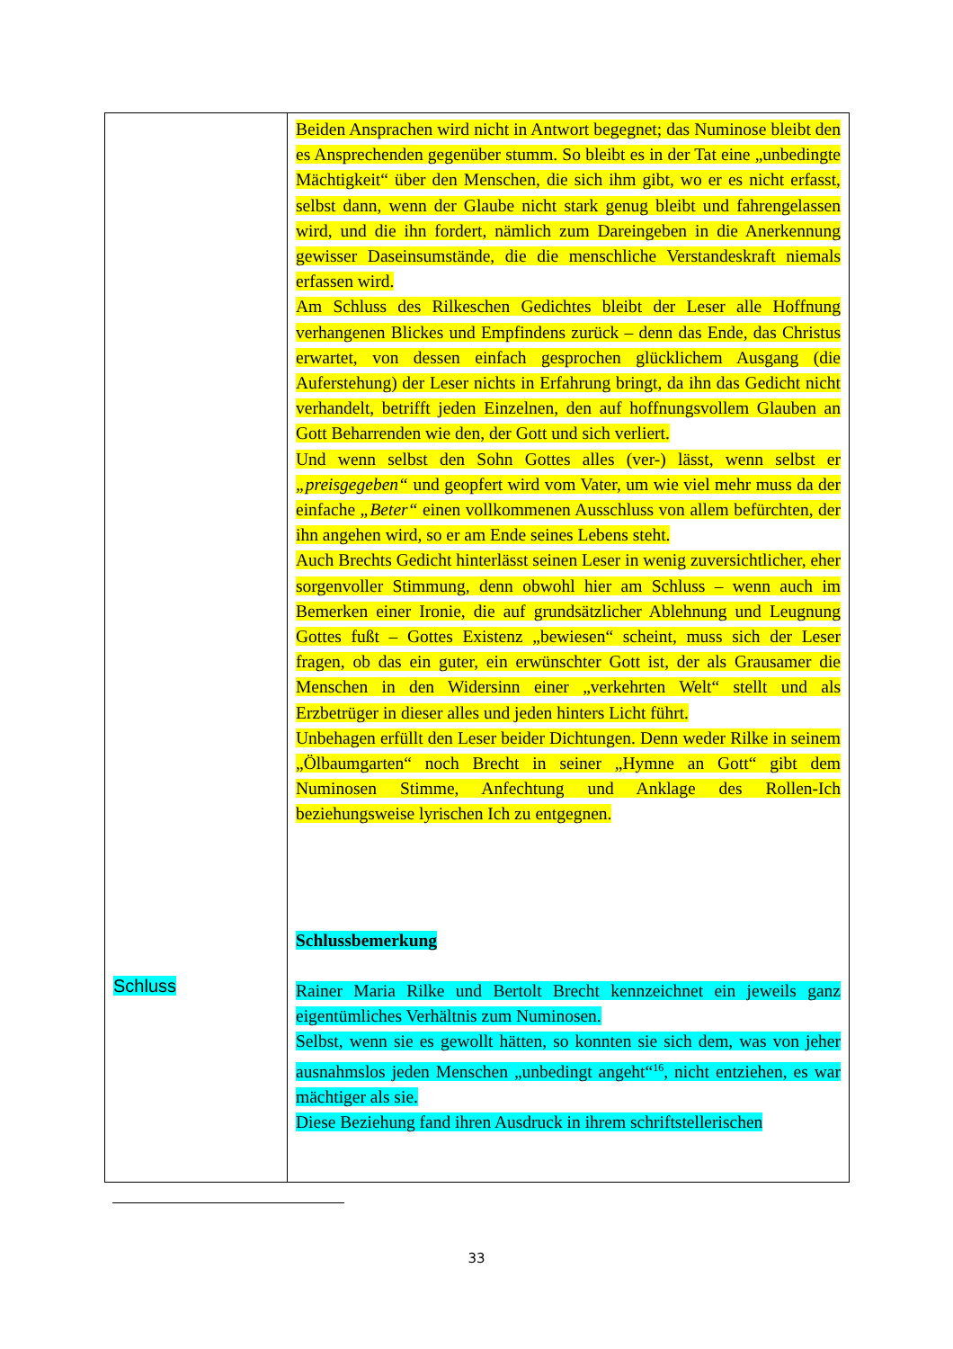| Schluss | Beiden Ansprachen wird nicht in Antwort begegnet; das Numinose bleibt den es Ansprechenden gegenüber stumm. So bleibt es in der Tat eine „unbedingte Mächtigkeit“ über den Menschen, die sich ihm gibt, wo er es nicht erfasst, selbst dann, wenn der Glaube nicht stark genug bleibt und fahrengelassen wird, und die ihn fordert, nämlich zum Dareingeben in die Anerkennung gewisser Daseinsumstände, die die menschliche Verstandeskraft niemals erfassen wird. Am Schluss des Rilkeschen Gedichtes bleibt der Leser alle Hoffnung verhangenen Blickes und Empfindens zurück – denn das Ende, das Christus erwartet, von dessen einfach gesprochen glücklichem Ausgang (die Auferstehung) der Leser nichts in Erfahrung bringt, da ihn das Gedicht nicht verhandelt, betrifft jeden Einzelnen, den auf hoffnungsvollem Glauben an Gott Beharrenden wie den, der Gott und sich verliert. Und wenn selbst den Sohn Gottes alles (ver-) lässt, wenn selbst er „preisgegeben“ und geopfert wird vom Vater, um wie viel mehr muss da der einfache „Beter“ einen vollkommenen Ausschluss von allem befürchten, der ihn angehen wird, so er am Ende seines Lebens steht. Auch Brechts Gedicht hinterlässt seinen Leser in wenig zuversichtlicher, eher sorgenvoller Stimmung, denn obwohl hier am Schluss – wenn auch im Bemerken einer Ironie, die auf grundsätzlicher Ablehnung und Leugnung Gottes fußt – Gottes Existenz „bewiesen“ scheint, muss sich der Leser fragen, ob das ein guter, ein erwünschter Gott ist, der als Grausamer die Menschen in den Widersinn einer „verkehrten Welt“ stellt und als Erzbetrüger in dieser alles und jeden hinters Licht führt. Unbehagen erfüllt den Leser beider Dichtungen. Denn weder Rilke in seinem „Ölbaumgarten“ noch Brecht in seiner „Hymne an Gott“ gibt dem Numinosen Stimme, Anfechtung und Anklage des Rollen-Ich beziehungsweise lyrischen Ich zu entgegnen. Schlussbemerkung Rainer Maria Rilke und Bertolt Brecht kennzeichnet ein jeweils ganz eigentümliches Verhältnis zum Numinosen. Selbst, wenn sie es gewollt hätten, so konnten sie sich dem, was von jeher ausnahmslos jeden Menschen „unbedingt angeht“<sup>16</sup>, nicht entziehen, es war mächtiger als sie. Diese Beziehung fand ihren Ausdruck in ihrem schriftstellerischen |
33